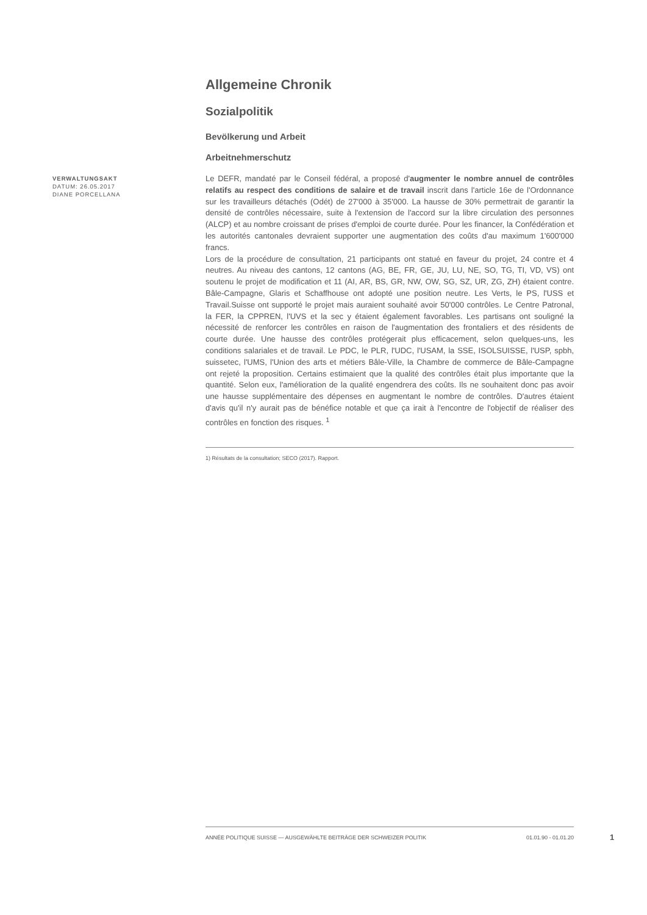Allgemeine Chronik
Sozialpolitik
Bevölkerung und Arbeit
Arbeitnehmerschutz
Le DEFR, mandaté par le Conseil fédéral, a proposé d'augmenter le nombre annuel de contrôles relatifs au respect des conditions de salaire et de travail inscrit dans l'article 16e de l'Ordonnance sur les travailleurs détachés (Odét) de 27'000 à 35'000. La hausse de 30% permettrait de garantir la densité de contrôles nécessaire, suite à l'extension de l'accord sur la libre circulation des personnes (ALCP) et au nombre croissant de prises d'emploi de courte durée. Pour les financer, la Confédération et les autorités cantonales devraient supporter une augmentation des coûts d'au maximum 1'600'000 francs.
Lors de la procédure de consultation, 21 participants ont statué en faveur du projet, 24 contre et 4 neutres. Au niveau des cantons, 12 cantons (AG, BE, FR, GE, JU, LU, NE, SO, TG, TI, VD, VS) ont soutenu le projet de modification et 11 (AI, AR, BS, GR, NW, OW, SG, SZ, UR, ZG, ZH) étaient contre. Bâle-Campagne, Glaris et Schaffhouse ont adopté une position neutre. Les Verts, le PS, l'USS et Travail.Suisse ont supporté le projet mais auraient souhaité avoir 50'000 contrôles. Le Centre Patronal, la FER, la CPPREN, l'UVS et la sec y étaient également favorables. Les partisans ont souligné la nécessité de renforcer les contrôles en raison de l'augmentation des frontaliers et des résidents de courte durée. Une hausse des contrôles protégerait plus efficacement, selon quelques-uns, les conditions salariales et de travail. Le PDC, le PLR, l'UDC, l'USAM, la SSE, ISOLSUISSE, l'USP, spbh, suissetec, l'UMS, l'Union des arts et métiers Bâle-Ville, la Chambre de commerce de Bâle-Campagne ont rejeté la proposition. Certains estimaient que la qualité des contrôles était plus importante que la quantité. Selon eux, l'amélioration de la qualité engendrera des coûts. Ils ne souhaitent donc pas avoir une hausse supplémentaire des dépenses en augmentant le nombre de contrôles. D'autres étaient d'avis qu'il n'y aurait pas de bénéfice notable et que ça irait à l'encontre de l'objectif de réaliser des contrôles en fonction des risques. <sup>1</sup>
1) Résultats de la consultation; SECO (2017). Rapport.
VERWALTUNGSAKT
DATUM: 26.05.2017
DIANE PORCELLANA
ANNÉE POLITIQUE SUISSE — AUSGEWÄHLTE BEITRÄGE DER SCHWEIZER POLITIK 01.01.90 - 01.01.20
1